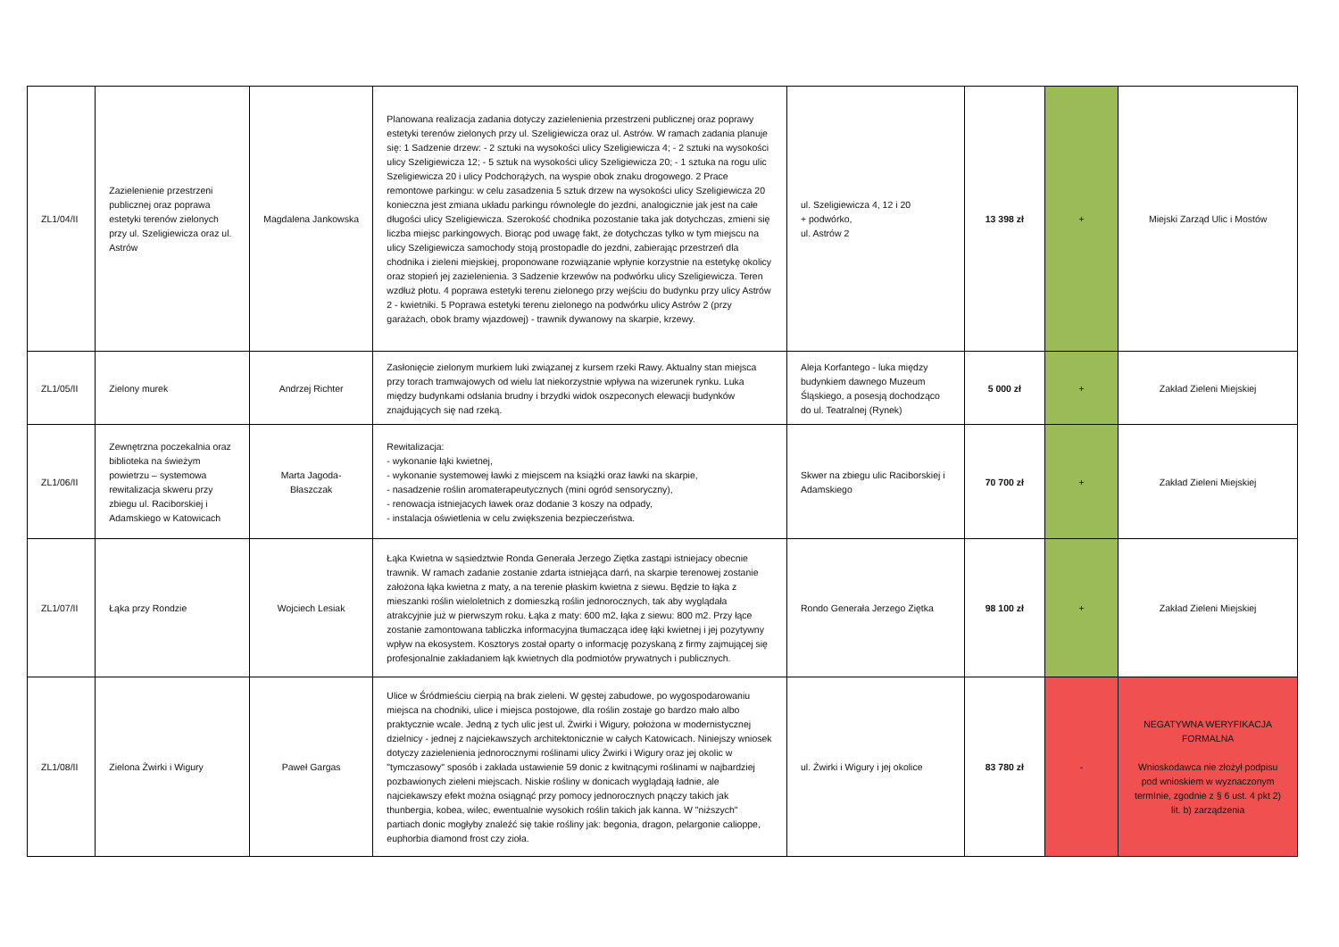| ZL1/04/II | Zazielenienie przestrzeni publicznej oraz poprawa estetyki terenów zielonych przy ul. Szeligiewicza oraz ul. Astrów | Magdalena Jankowska | Planowana realizacja zadania dotyczy zazielenienia przestrzeni publicznej oraz poprawy estetyki terenów zielonych przy ul. Szeligiewicza oraz ul. Astrów. W ramach zadania planuje się: 1 Sadzenie drzew: - 2 sztuki na wysokości ulicy Szeligiewicza 4; - 2 sztuki na wysokości ulicy Szeligiewicza 12; - 5 sztuk na wysokości ulicy Szeligiewicza 20; - 1 sztuka na rogu ulic Szeligiewicza 20 i ulicy Podchorążych, na wyspie obok znaku drogowego. 2 Prace remontowe parkingu: w celu zasadzenia 5 sztuk drzew na wysokości ulicy Szeligiewicza 20 konieczna jest zmiana układu parkingu równolegle do jezdni, analogicznie jak jest na całe długości ulicy Szeligiewicza. Szerokość chodnika pozostanie taka jak dotychczas, zmieni się liczba miejsc parkingowych. Biorąc pod uwagę fakt, że dotychczas tylko w tym miejscu na ulicy Szeligiewicza samochody stoją prostopadle do jezdni, zabierając przestrzeń dla chodnika i zieleni miejskiej, proponowane rozwiązanie wpłynie korzystnie na estetykę okolicy oraz stopień jej zazielenienia. 3 Sadzenie krzewów na podwórku ulicy Szeligiewicza. Teren wzdłuż płotu. 4 poprawa estetyki terenu zielonego przy wejściu do budynku przy ulicy Astrów 2 - kwietniki. 5 Poprawa estetyki terenu zielonego na podwórku ulicy Astrów 2 (przy garażach, obok bramy wjazdowej) - trawnik dywanowy na skarpie, krzewy. | ul. Szeligiewicza 4, 12 i 20 + podwórko, ul. Astrów 2 | 13 398 zł | + | Miejski Zarząd Ulic i Mostów |
| ZL1/05/II | Zielony murek | Andrzej Richter | Zasłonięcie zielonym murkiem luki związanej z kursem rzeki Rawy. Aktualny stan miejsca przy torach tramwajowych od wielu lat niekorzystnie wpływa na wizerunek rynku. Luka między budynkami odsłania brudny i brzydki widok oszpeconych elewacji budynków znajdujących się nad rzeką. | Aleja Korfantego - luka między budynkiem dawnego Muzeum Śląskiego, a posesją dochodząco do ul. Teatralnej (Rynek) | 5 000 zł | + | Zakład Zieleni Miejskiej |
| ZL1/06/II | Zewnętrzna poczekalnia oraz biblioteka na świeżym powietrzu – systemowa rewitalizacja skweru przy zbiegu ul. Raciborskiej i Adamskiego w Katowicach | Marta Jagoda-Błaszczak | Rewitalizacja: - wykonanie łąki kwietnej, - wykonanie systemowej ławki z miejscem na książki oraz ławki na skarpie, - nasadzenie roślin aromaterapeutycznych (mini ogród sensoryczny), - renowacja istniejacych ławek oraz dodanie 3 koszy na odpady, - instalacja oświetlenia w celu zwiększenia bezpieczeństwa. | Skwer na zbiegu ulic Raciborskiej i Adamskiego | 70 700 zł | + | Zakład Zieleni Miejskiej |
| ZL1/07/II | Łąka przy Rondzie | Wojciech Lesiak | Łąka Kwietna w sąsiedztwie Ronda Generała Jerzego Ziętka zastąpi istniejacy obecnie trawnik. W ramach zadanie zostanie zdarta istniejąca darń, na skarpie terenowej zostanie założona łąka kwietna z maty, a na terenie płaskim kwietna z siewu. Będzie to łąka z mieszanki roślin wieloletnich z domieszką roślin jednorocznych, tak aby wyglądała atrakcyjnie już w pierwszym roku. Łąka z maty: 600 m2, łąka z siewu: 800 m2. Przy łące zostanie zamontowana tabliczka informacyjna tłumacząca ideę łąki kwietnej i jej pozytywny wpływ na ekosystem. Kosztorys został oparty o informację pozyskaną z firmy zajmującej się profesjonalnie zakładaniem łąk kwietnych dla podmiotów prywatnych i publicznych. | Rondo Generała Jerzego Ziętka | 98 100 zł | + | Zakład Zieleni Miejskiej |
| ZL1/08/II | Zielona Żwirki i Wigury | Paweł Gargas | Ulice w Śródmieściu cierpią na brak zieleni. W gęstej zabudowe, po wygospodarowaniu miejsca na chodniki, ulice i miejsca postojowe, dla roślin zostaje go bardzo mało albo praktycznie wcale. Jedną z tych ulic jest ul. Żwirki i Wigury, położona w modernistycznej dzielnicy - jednej z najciekawszych architektonicznie w całych Katowicach. Niniejszy wniosek dotyczy zazielenienia jednorocznymi roślinami ulicy Żwirki i Wigury oraz jej okolic w "tymczasowy" sposób i zakłada ustawienie 59 donic z kwitnącymi roślinami w najbardziej pozbawionych zieleni miejscach. Niskie rośliny w donicach wyglądają ładnie, ale najciekawszy efekt można osiągnąć przy pomocy jednorocznych pnączy takich jak thunbergia, kobea, wilec, ewentualnie wysokich roślin takich jak kanna. W "niższych" partiach donic mogłyby znaleźć się takie rośliny jak: begonia, dragon, pelargonie calioppe, euphorbia diamond frost czy zioła. | ul. Żwirki i Wigury i jej okolice | 83 780 zł | - | NEGATYWNA WERYFIKACJA FORMALNA Wnioskodawca nie złożył podpisu pod wnioskiem w wyznaczonym termInie, zgodnie z § 6 ust. 4 pkt 2) lit. b) zarządzenia |